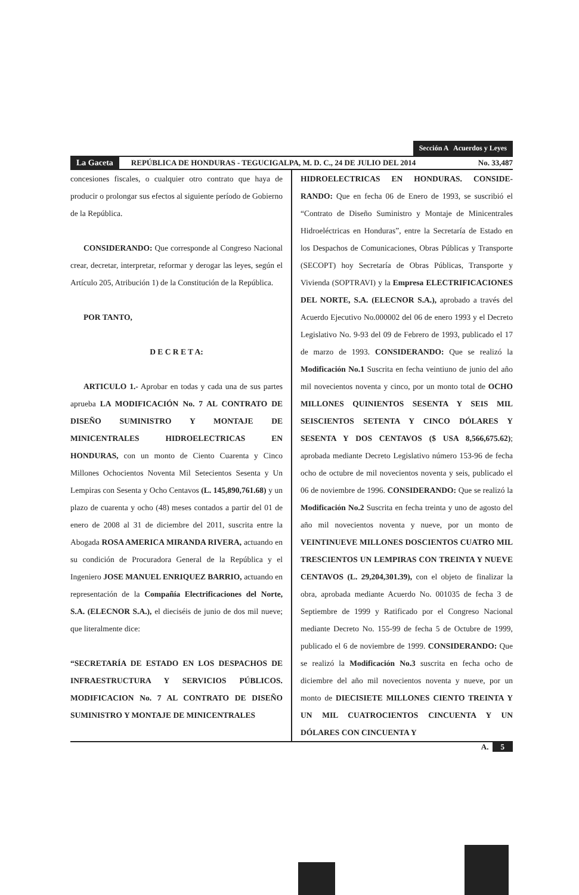Sección A Acuerdos y Leyes
La Gaceta REPÚBLICA DE HONDURAS - TEGUCIGALPA, M. D. C., 24 DE JULIO DEL 2014 No. 33,487
concesiones fiscales, o cualquier otro contrato que haya de producir o prolongar sus efectos al siguiente período de Gobierno de la República.
CONSIDERANDO: Que corresponde al Congreso Nacional crear, decretar, interpretar, reformar y derogar las leyes, según el Artículo 205, Atribución 1) de la Constitución de la República.
POR TANTO,
D E C R E T A:
ARTICULO 1.- Aprobar en todas y cada una de sus partes aprueba LA MODIFICACIÓN No. 7 AL CONTRATO DE DISEÑO SUMINISTRO Y MONTAJE DE MINICENTRALES HIDROELECTRICAS EN HONDURAS, con un monto de Ciento Cuarenta y Cinco Millones Ochocientos Noventa Mil Setecientos Sesenta y Un Lempiras con Sesenta y Ocho Centavos (L. 145,890,761.68) y un plazo de cuarenta y ocho (48) meses contados a partir del 01 de enero de 2008 al 31 de diciembre del 2011, suscrita entre la Abogada ROSA AMERICA MIRANDA RIVERA, actuando en su condición de Procuradora General de la República y el Ingeniero JOSE MANUEL ENRIQUEZ BARRIO, actuando en representación de la Compañía Electrificaciones del Norte, S.A. (ELECNOR S.A.), el dieciséis de junio de dos mil nueve; que literalmente dice:
“SECRETARÍA DE ESTADO EN LOS DESPACHOS DE INFRAESTRUCTURA Y SERVICIOS PÚBLICOS. MODIFICACION No. 7 AL CONTRATO DE DISEÑO SUMINISTRO Y MONTAJE DE MINICENTRALES
HIDROELECTRICAS EN HONDURAS. CONSIDE-RANDO: Que en fecha 06 de Enero de 1993, se suscribió el “Contrato de Diseño Suministro y Montaje de Minicentrales Hidroeléctricas en Honduras”, entre la Secretaría de Estado en los Despachos de Comunicaciones, Obras Públicas y Transporte (SECOPT) hoy Secretaría de Obras Públicas, Transporte y Vivienda (SOPTRAVI) y la Empresa ELECTRIFICACIONES DEL NORTE, S.A. (ELECNOR S.A.), aprobado a través del Acuerdo Ejecutivo No.000002 del 06 de enero 1993 y el Decreto Legislativo No. 9-93 del 09 de Febrero de 1993, publicado el 17 de marzo de 1993. CONSIDERANDO: Que se realizó la Modificación No.1 Suscrita en fecha veintiuno de junio del año mil novecientos noventa y cinco, por un monto total de OCHO MILLONES QUINIENTOS SESENTA Y SEIS MIL SEISCIENTOS SETENTA Y CINCO DÓLARES Y SESENTA Y DOS CENTAVOS ($ USA 8,566,675.62); aprobada mediante Decreto Legislativo número 153-96 de fecha ocho de octubre de mil novecientos noventa y seis, publicado el 06 de noviembre de 1996. CONSIDERANDO: Que se realizó la Modificación No.2 Suscrita en fecha treinta y uno de agosto del año mil novecientos noventa y nueve, por un monto de VEINTINUEVE MILLONES DOSCIENTOS CUATRO MIL TRESCIENTOS UN LEMPIRAS CON TREINTA Y NUEVE CENTAVOS (L. 29,204,301.39), con el objeto de finalizar la obra, aprobada mediante Acuerdo No. 001035 de fecha 3 de Septiembre de 1999 y Ratificado por el Congreso Nacional mediante Decreto No. 155-99 de fecha 5 de Octubre de 1999, publicado el 6 de noviembre de 1999. CONSIDERANDO: Que se realizó la Modificación No.3 suscrita en fecha ocho de diciembre del año mil novecientos noventa y nueve, por un monto de DIECISIETE MILLONES CIENTO TREINTA Y UN MIL CUATROCIENTOS CINCUENTA Y UN DÓLARES CON CINCUENTA Y
A. 5